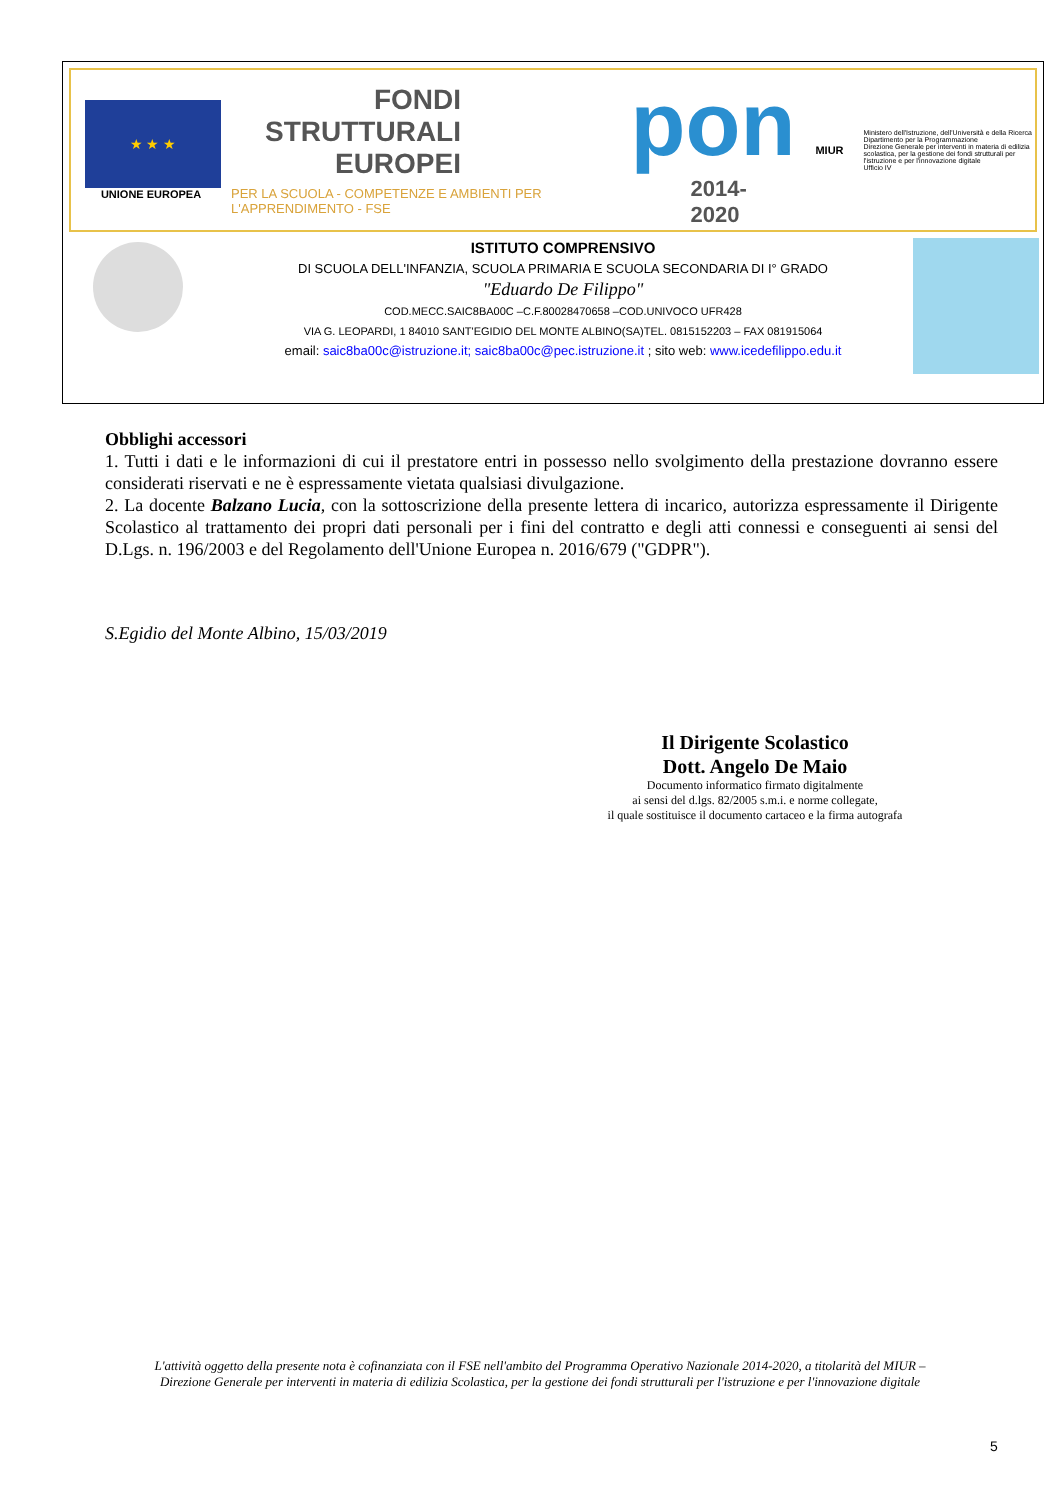★ ★ ★
UNIONE EUROPEA
FONDI
STRUTTURALI
EUROPEI
PER LA SCUOLA - COMPETENZE E AMBIENTI PER L'APPRENDIMENTO - FSE
pon
2014-2020
MIUR
Ministero dell'Istruzione, dell'Università e della Ricerca
Dipartimento per la Programmazione
Direzione Generale per interventi in materia di edilizia scolastica, per la gestione dei fondi strutturali per l'istruzione e per l'innovazione digitale
Ufficio IV
ISTITUTO COMPRENSIVO
DI SCUOLA DELL'INFANZIA, SCUOLA PRIMARIA E SCUOLA SECONDARIA DI I° GRADO
"Eduardo De Filippo"
COD.MECC.SAIC8BA00C –C.F.80028470658 –COD.UNIVOCO UFR428
VIA G. LEOPARDI, 1 84010 SANT'EGIDIO DEL MONTE ALBINO(SA)TEL. 0815152203 – FAX 081915064
email: saic8ba00c@istruzione.it; saic8ba00c@pec.istruzione.it ; sito web: www.icedefilippo.edu.it
Obblighi accessori
1. Tutti i dati e le informazioni di cui il prestatore entri in possesso nello svolgimento della prestazione dovranno essere considerati riservati e ne è espressamente vietata qualsiasi divulgazione.
2. La docente Balzano Lucia, con la sottoscrizione della presente lettera di incarico, autorizza espressamente il Dirigente Scolastico al trattamento dei propri dati personali per i fini del contratto e degli atti connessi e conseguenti ai sensi del D.Lgs. n. 196/2003 e del Regolamento dell'Unione Europea n. 2016/679 ("GDPR").
S.Egidio del Monte Albino, 15/03/2019
Il Dirigente Scolastico
Dott. Angelo De Maio
Documento informatico firmato digitalmente
ai sensi del d.lgs. 82/2005 s.m.i. e norme collegate,
il quale sostituisce il documento cartaceo e la firma autografa
L'attività oggetto della presente nota è cofinanziata con il FSE nell'ambito del Programma Operativo Nazionale 2014-2020, a titolarità del MIUR –
Direzione Generale per interventi in materia di edilizia Scolastica, per la gestione dei fondi strutturali per l'istruzione e per l'innovazione digitale
5